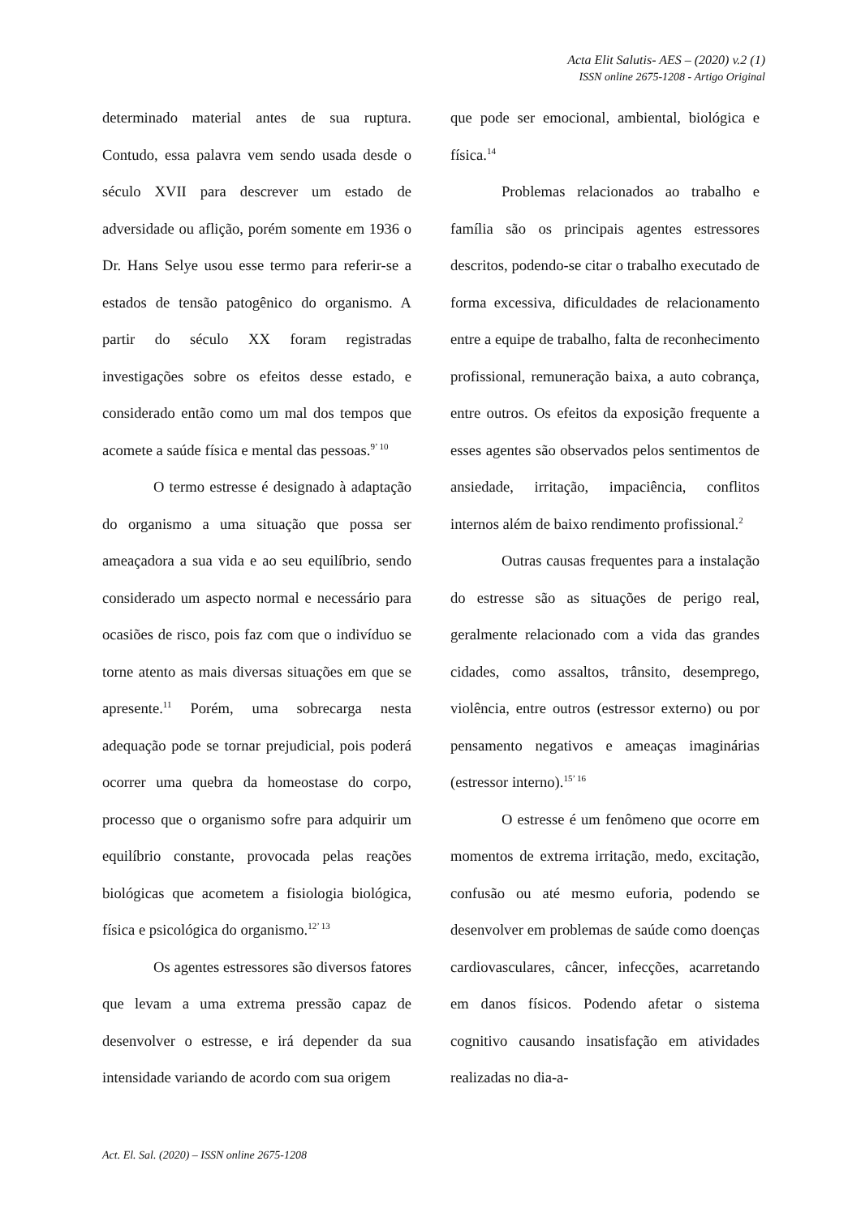Acta Elit Salutis- AES – (2020) v.2 (1)
ISSN online 2675-1208 - Artigo Original
determinado material antes de sua ruptura. Contudo, essa palavra vem sendo usada desde o século XVII para descrever um estado de adversidade ou aflição, porém somente em 1936 o Dr. Hans Selye usou esse termo para referir-se a estados de tensão patogênico do organismo. A partir do século XX foram registradas investigações sobre os efeitos desse estado, e considerado então como um mal dos tempos que acomete a saúde física e mental das pessoas.<sup>9’ 10</sup>
O termo estresse é designado à adaptação do organismo a uma situação que possa ser ameaçadora a sua vida e ao seu equilíbrio, sendo considerado um aspecto normal e necessário para ocasiões de risco, pois faz com que o indivíduo se torne atento as mais diversas situações em que se apresente.<sup>11</sup> Porém, uma sobrecarga nesta adequação pode se tornar prejudicial, pois poderá ocorrer uma quebra da homeostase do corpo, processo que o organismo sofre para adquirir um equilíbrio constante, provocada pelas reações biológicas que acometem a fisiologia biológica, física e psicológica do organismo.<sup>12’ 13</sup>
Os agentes estressores são diversos fatores que levam a uma extrema pressão capaz de desenvolver o estresse, e irá depender da sua intensidade variando de acordo com sua origem
que pode ser emocional, ambiental, biológica e física.<sup>14</sup>
Problemas relacionados ao trabalho e família são os principais agentes estressores descritos, podendo-se citar o trabalho executado de forma excessiva, dificuldades de relacionamento entre a equipe de trabalho, falta de reconhecimento profissional, remuneração baixa, a auto cobrança, entre outros. Os efeitos da exposição frequente a esses agentes são observados pelos sentimentos de ansiedade, irritação, impaciência, conflitos internos além de baixo rendimento profissional.<sup>2</sup>
Outras causas frequentes para a instalação do estresse são as situações de perigo real, geralmente relacionado com a vida das grandes cidades, como assaltos, trânsito, desemprego, violência, entre outros (estressor externo) ou por pensamento negativos e ameaças imaginárias (estressor interno).<sup>15’ 16</sup>
O estresse é um fenômeno que ocorre em momentos de extrema irritação, medo, excitação, confusão ou até mesmo euforia, podendo se desenvolver em problemas de saúde como doenças cardiovasculares, câncer, infecções, acarretando em danos físicos. Podendo afetar o sistema cognitivo causando insatisfação em atividades realizadas no dia-a-
Act. El. Sal. (2020) – ISSN online 2675-1208